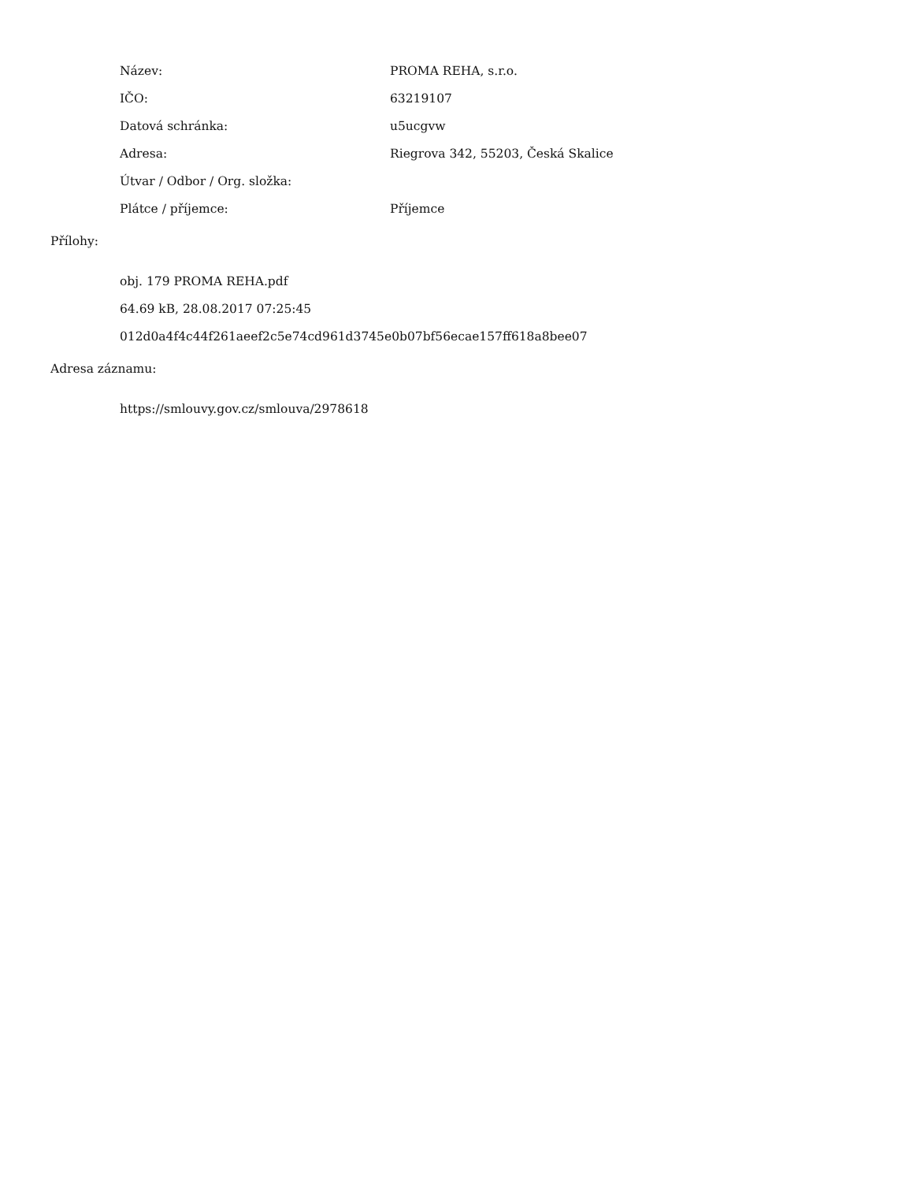Název: PROMA REHA, s.r.o.
IČO: 63219107
Datová schránka: u5ucgvw
Adresa: Riegrova 342, 55203, Česká Skalice
Útvar / Odbor / Org. složka:
Plátce / příjemce: Příjemce
Přílohy:
obj. 179 PROMA REHA.pdf
64.69 kB, 28.08.2017 07:25:45
012d0a4f4c44f261aeef2c5e74cd961d3745e0b07bf56ecae157ff618a8bee07
Adresa záznamu:
https://smlouvy.gov.cz/smlouva/2978618